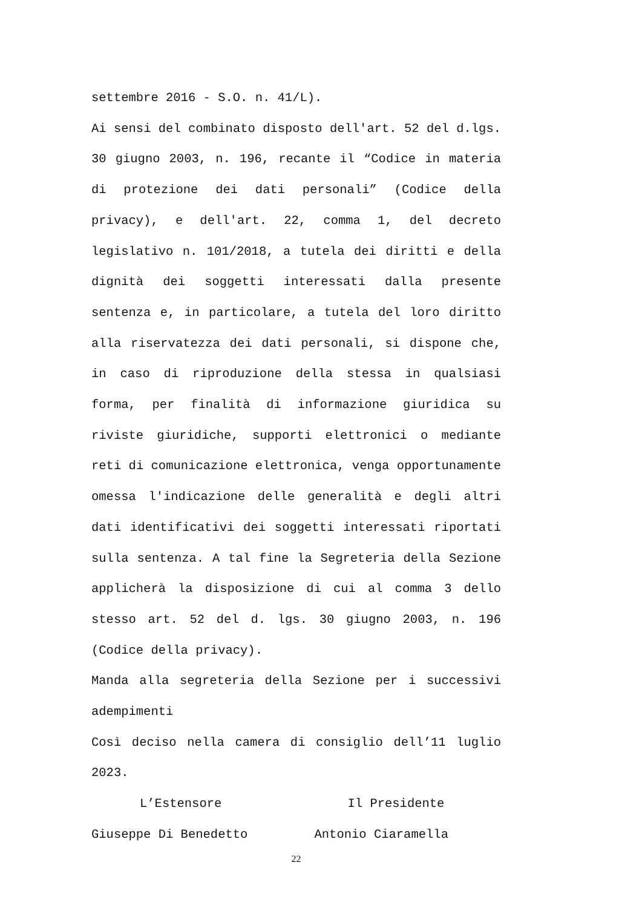settembre 2016 - S.O. n. 41/L).
Ai sensi del combinato disposto dell'art. 52 del d.lgs. 30 giugno 2003, n. 196, recante il “Codice in materia di protezione dei dati personali” (Codice della privacy), e dell'art. 22, comma 1, del decreto legislativo n. 101/2018, a tutela dei diritti e della dignità dei soggetti interessati dalla presente sentenza e, in particolare, a tutela del loro diritto alla riservatezza dei dati personali, si dispone che, in caso di riproduzione della stessa in qualsiasi forma, per finalità di informazione giuridica su riviste giuridiche, supporti elettronici o mediante reti di comunicazione elettronica, venga opportunamente omessa l'indicazione delle generalità e degli altri dati identificativi dei soggetti interessati riportati sulla sentenza. A tal fine la Segreteria della Sezione applicherà la disposizione di cui al comma 3 dello stesso art. 52 del d. lgs. 30 giugno 2003, n. 196 (Codice della privacy).
Manda alla segreteria della Sezione per i successivi adempimenti
Così deciso nella camera di consiglio dell’11 luglio 2023.
L’Estensore Il Presidente
Giuseppe Di Benedetto Antonio Ciaramella
22